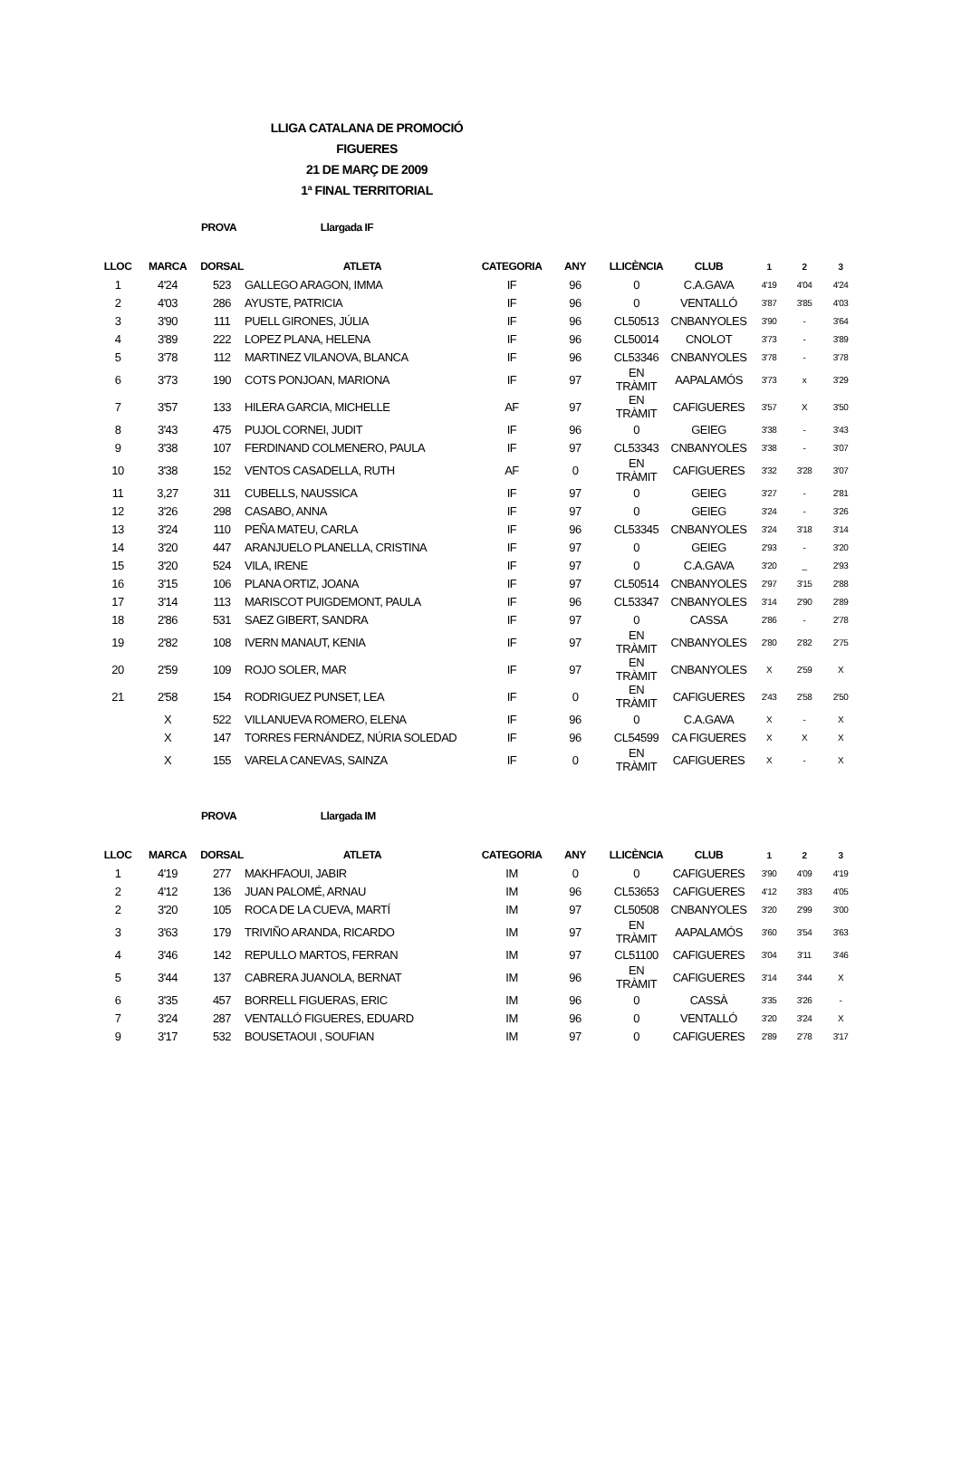LLIGA CATALANA DE PROMOCIÓ
FIGUERES
21 DE MARÇ DE 2009
1ª FINAL TERRITORIAL
PROVA Llargada IF
| LLOC | MARCA | DORSAL | ATLETA | CATEGORIA | ANY | LLICÈNCIA | CLUB | 1 | 2 | 3 |
| --- | --- | --- | --- | --- | --- | --- | --- | --- | --- | --- |
| 1 | 4'24 | 523 | GALLEGO ARAGON, IMMA | IF | 96 | 0 | C.A.GAVA | 4'19 | 4'04 | 4'24 |
| 2 | 4'03 | 286 | AYUSTE, PATRICIA | IF | 96 | 0 | VENTALLÓ | 3'87 | 3'85 | 4'03 |
| 3 | 3'90 | 111 | PUELL GIRONES, JÚLIA | IF | 96 | CL50513 | CNBANYOLES | 3'90 | - | 3'64 |
| 4 | 3'89 | 222 | LOPEZ PLANA, HELENA | IF | 96 | CL50014 | CNOLOT | 3'73 | - | 3'89 |
| 5 | 3'78 | 112 | MARTINEZ VILANOVA, BLANCA | IF | 96 | CL53346 | CNBANYOLES | 3'78 | - | 3'78 |
| 6 | 3'73 | 190 | COTS PONJOAN, MARIONA | IF | 97 | EN TRÀMIT | AAPALAMÓS | 3'73 | x | 3'29 |
| 7 | 3'57 | 133 | HILERA GARCIA, MICHELLE | AF | 97 | EN TRÀMIT | CAFIGUERES | 3'57 | X | 3'50 |
| 8 | 3'43 | 475 | PUJOL CORNEI, JUDIT | IF | 96 | 0 | GEIEG | 3'38 | - | 3'43 |
| 9 | 3'38 | 107 | FERDINAND COLMENERO, PAULA | IF | 97 | CL53343 | CNBANYOLES | 3'38 | - | 3'07 |
| 10 | 3'38 | 152 | VENTOS CASADELLA, RUTH | AF | 0 | EN TRÀMIT | CAFIGUERES | 3'32 | 3'28 | 3'07 |
| 11 | 3,27 | 311 | CUBELLS, NAUSSICA | IF | 97 | 0 | GEIEG | 3'27 | - | 2'81 |
| 12 | 3'26 | 298 | CASABO, ANNA | IF | 97 | 0 | GEIEG | 3'24 | - | 3'26 |
| 13 | 3'24 | 110 | PEÑA MATEU, CARLA | IF | 96 | CL53345 | CNBANYOLES | 3'24 | 3'18 | 3'14 |
| 14 | 3'20 | 447 | ARANJUELO PLANELLA, CRISTINA | IF | 97 | 0 | GEIEG | 2'93 | - | 3'20 |
| 15 | 3'20 | 524 | VILA, IRENE | IF | 97 | 0 | C.A.GAVA | 3'20 | _ | 2'93 |
| 16 | 3'15 | 106 | PLANA ORTIZ, JOANA | IF | 97 | CL50514 | CNBANYOLES | 2'97 | 3'15 | 2'88 |
| 17 | 3'14 | 113 | MARISCOT PUIGDEMONT, PAULA | IF | 96 | CL53347 | CNBANYOLES | 3'14 | 2'90 | 2'89 |
| 18 | 2'86 | 531 | SAEZ GIBERT, SANDRA | IF | 97 | 0 | CASSA | 2'86 | - | 2'78 |
| 19 | 2'82 | 108 | IVERN MANAUT, KENIA | IF | 97 | EN TRÀMIT | CNBANYOLES | 2'80 | 2'82 | 2'75 |
| 20 | 2'59 | 109 | ROJO SOLER, MAR | IF | 97 | EN TRÀMIT | CNBANYOLES | X | 2'59 | X |
| 21 | 2'58 | 154 | RODRIGUEZ PUNSET, LEA | IF | 0 | EN TRÀMIT | CAFIGUERES | 2'43 | 2'58 | 2'50 |
| | X | 522 | VILLANUEVA ROMERO, ELENA | IF | 96 | 0 | C.A.GAVA | X | - | X |
| | X | 147 | TORRES FERNÁNDEZ, NÚRIA SOLEDAD | IF | 96 | CL54599 | CA FIGUERES | X | X | X |
| | X | 155 | VARELA CANEVAS, SAINZA | IF | 0 | EN TRÀMIT | CAFIGUERES | X | - | X |
PROVA Llargada IM
| LLOC | MARCA | DORSAL | ATLETA | CATEGORIA | ANY | LLICÈNCIA | CLUB | 1 | 2 | 3 |
| --- | --- | --- | --- | --- | --- | --- | --- | --- | --- | --- |
| 1 | 4'19 | 277 | MAKHFAOUI, JABIR | IM | 0 | 0 | CAFIGUERES | 3'90 | 4'09 | 4'19 |
| 2 | 4'12 | 136 | JUAN PALOMÉ, ARNAU | IM | 96 | CL53653 | CAFIGUERES | 4'12 | 3'83 | 4'05 |
| 2 | 3'20 | 105 | ROCA DE LA CUEVA, MARTÍ | IM | 97 | CL50508 | CNBANYOLES | 3'20 | 2'99 | 3'00 |
| 3 | 3'63 | 179 | TRIVIÑO ARANDA, RICARDO | IM | 97 | EN TRÀMIT | AAPALAMÓS | 3'60 | 3'54 | 3'63 |
| 4 | 3'46 | 142 | REPULLO MARTOS, FERRAN | IM | 97 | CL51100 | CAFIGUERES | 3'04 | 3'11 | 3'46 |
| 5 | 3'44 | 137 | CABRERA JUANOLA, BERNAT | IM | 96 | EN TRÀMIT | CAFIGUERES | 3'14 | 3'44 | X |
| 6 | 3'35 | 457 | BORRELL FIGUERAS, ERIC | IM | 96 | 0 | CASSÀ | 3'35 | 3'26 | - |
| 7 | 3'24 | 287 | VENTALLÓ FIGUERES, EDUARD | IM | 96 | 0 | VENTALLÓ | 3'20 | 3'24 | X |
| 9 | 3'17 | 532 | BOUSETAOUI , SOUFIAN | IM | 97 | 0 | CAFIGUERES | 2'89 | 2'78 | 3'17 |